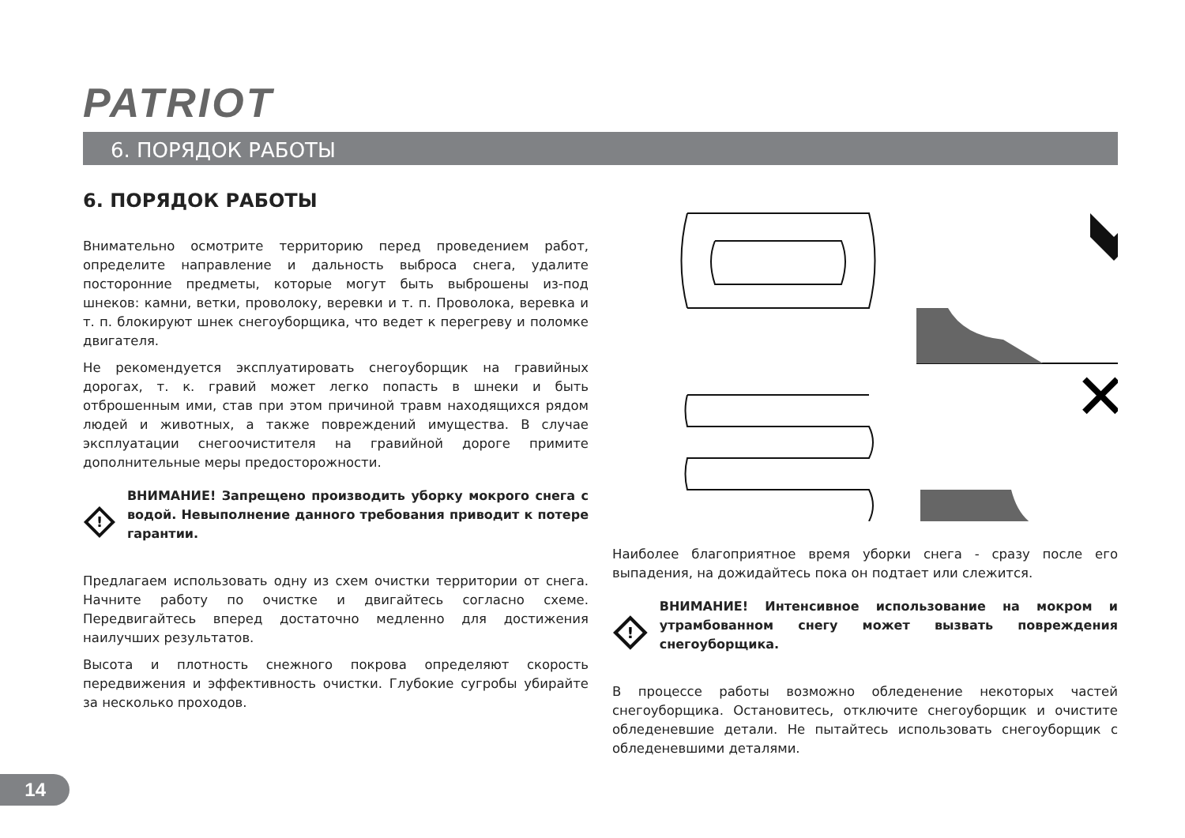PATRIOT
6. ПОРЯДОК РАБОТЫ
6. ПОРЯДОК РАБОТЫ
Внимательно осмотрите территорию перед проведением работ, определите направление и дальность выброса снега, удалите посторонние предметы, которые могут быть выброшены из-под шнеков: камни, ветки, проволоку, веревки и т. п. Проволока, веревка и т. п. блокируют шнек снегоуборщика, что ведет к перегреву и поломке двигателя.
Не рекомендуется эксплуатировать снегоуборщик на гравийных дорогах, т. к. гравий может легко попасть в шнеки и быть отброшенным ими, став при этом причиной травм находящихся рядом людей и животных, а также повреждений имущества. В случае эксплуатации снегоочистителя на гравийной дороге примите дополнительные меры предосторожности.
!
ВНИМАНИЕ! Запрещено производить уборку мокрого снега с водой. Невыполнение данного требования приводит к потере гарантии.
Предлагаем использовать одну из схем очистки территории от снега. Начните работу по очистке и двигайтесь согласно схеме. Передвигайтесь вперед достаточно медленно для достижения наилучших результатов.
Высота и плотность снежного покрова определяют скорость передвижения и эффективность очистки. Глубокие сугробы убирайте за несколько проходов.
✕
Наиболее благоприятное время уборки снега - сразу после его выпадения, на дожидайтесь пока он подтает или слежится.
!
ВНИМАНИЕ! Интенсивное использование на мокром и утрамбованном снегу может вызвать повреждения снегоуборщика.
В процессе работы возможно обледенение некоторых частей снегоуборщика. Остановитесь, отключите снегоуборщик и очистите обледеневшие детали. Не пытайтесь использовать снегоуборщик с обледеневшими деталями.
14